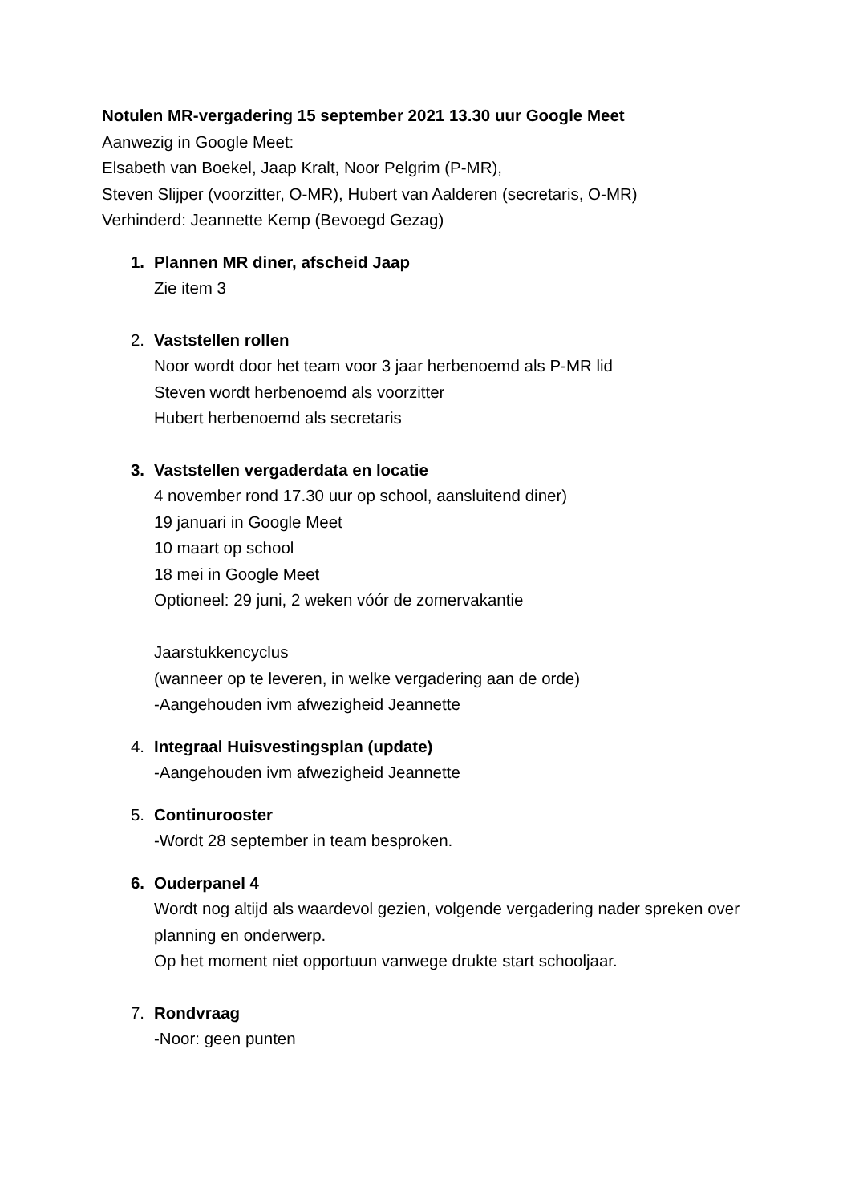Notulen MR-vergadering 15 september 2021 13.30 uur Google Meet
Aanwezig in Google Meet:
Elsabeth van Boekel, Jaap Kralt, Noor Pelgrim (P-MR),
Steven Slijper (voorzitter, O-MR), Hubert van Aalderen (secretaris, O-MR)
Verhinderd: Jeannette Kemp (Bevoegd Gezag)
1. Plannen MR diner, afscheid Jaap
Zie item 3
2. Vaststellen rollen
Noor wordt door het team voor 3 jaar herbenoemd als P-MR lid
Steven wordt herbenoemd als voorzitter
Hubert herbenoemd als secretaris
3. Vaststellen vergaderdata en locatie
4 november rond 17.30 uur op school, aansluitend diner)
19 januari in Google Meet
10 maart op school
18 mei in Google Meet
Optioneel: 29 juni, 2 weken vóór de zomervakantie
Jaarstukkencyclus
(wanneer op te leveren, in welke vergadering aan de orde)
-Aangehouden ivm afwezigheid Jeannette
4. Integraal Huisvestingsplan (update)
-Aangehouden ivm afwezigheid Jeannette
5. Continurooster
-Wordt 28 september in team besproken.
6. Ouderpanel 4
Wordt nog altijd als waardevol gezien, volgende vergadering nader spreken over planning en onderwerp.
Op het moment niet opportuun vanwege drukte start schooljaar.
7. Rondvraag
-Noor: geen punten